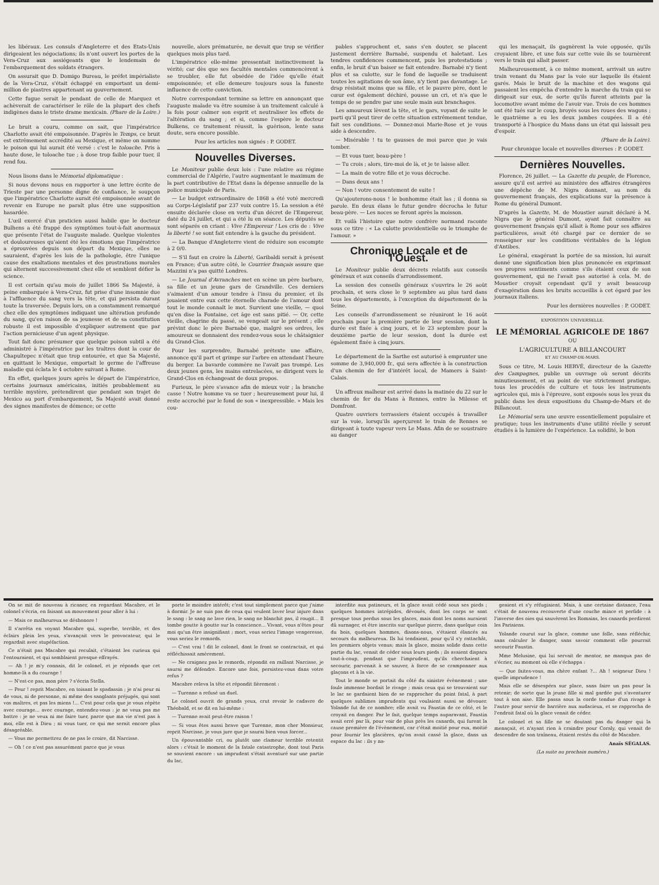les libéraux. Les consuls d'Angleterre et des Etats-Unis dirigeaient les négociations; ils n'ont ouvert les portes de la Vera-Cruz aux assiégeants que le lendemain de l'embarquement des soldats étrangers.
On assurait que D. Domigo Bureau, le préfet impérialiste de la Vera-Cruz, s'était échappé en emportant un demi-million de piastres appartenant au gouvernement.
Cette fugue serait le pendant de celle de Marquez et achèverait de caractériser le rôle de la plupart des chefs indigènes dans le triste drame mexicain. (Phare de la Loire.)
Le bruit a couru, comme on sait, que l'impératrice Charlotte avait été empoisonnée. D'après le Temps, ce bruit est extrêmement accrédité au Mexique, et même on nomme le poison qui lui aurait été versé : c'est le tolоache. Pris à haute dose, le toloache tue ; à dose trop faible pour tuer, il rend fou.
Nous lisons dans le Mémorial diplomatique :
Si nous devons nous en rapporter à une lettre écrite de Trieste par une personne digne de confiance, le soupçon que l'impératrice Charlotte aurait été empoisonnée avant de revenir en Europe ne paraît plus être une supposition hasardée.
L'œil exercé d'un praticien aussi habile que le docteur Bulhens a été frappé des symptômes tout-à-fait anormaux que présente l'état de l'auguste malade. Quelque violentes et douloureuses qu'aient été les émotions que l'impératrice a éprouvées depuis son départ du Mexique, elles ne sauraient, d'après les lois de la pathologie, être l'unique cause des exaltations mentales et des prostrations morales qui alternent successivement chez elle et semblent défier la science.
Il est certain qu'au mois de juillet 1866 Sa Majesté, à peine embarquée à Vera-Cruz, fut prise d'une insomnie due à l'affluence du sang vers la tête, et qui persista durant toute la traversée. Depuis lors, on a constamment remarqué chez elle des symptômes indiquant une altération profonde du sang, qu'en raison de sa jeunesse et de sa constitution robuste il est impossible d'expliquer autrement que par l'action pernicieuse d'un agent physique.
Tout fait donc présumer que quelque poison subtil a été administré à l'impératrice par les traîtres dont la cour de Chapultepec n'était que trop entourée, et que Sa Majesté, en quittant le Mexique, emportait le germe de l'affreuse maladie qui éclata le 4 octobre suivant à Rome.
En effet, quelques jours après le départ de l'impératrice, certains journaux américains, initiés probablement au terrible mystère, prétendirent que pendant son trajet de Mexico au port d'embarquement, Sa Majesté avait donné des signes manifestes de démence; or cette
nouvelle, alors prématurée, ne devait que trop se vérifier quelques mois plus tard.
L'impératrice elle-même pressentait instinctivement la vérité; car dès que ses facultés mentales commencèrent à se troubler, elle fut obsédée de l'idée qu'elle était empoisonnée; et elle demeure toujours sous la funeste influence de cette conviction.
Notre correspondant termine sa lettre en annonçant que l'auguste malade va être soumise à un traitement calculé à la fois pour calmer son esprit et neutraliser les effets de l'altération du sang ; et si, comme l'espère le docteur Bulkens, ce traitement réussit, la guérison, lente sans doute, sera encore possible.
Pour les articles non signés : P. GODET.
Nouvelles Diverses.
Le Moniteur publie deux lois : l'une relative au régime commercial de l'Algérie, l'autre augmentant le maximum de la part contributive de l'Etat dans la dépense annuelle de la police municipale de Paris.
— Le budget extraordinaire de 1868 a été voté mercredi au Corps-Législatif par 237 voix contre 15. La session a été ensuite déclarée close en vertu d'un décret de l'Empereur, daté du 24 juillet, et qui a été lu en séance. Les députés se sont séparés en criant : Vive l'Empereur ! Les cris de : Vive la liberté ! se sont fait entendre à la gauche du président.
— La Banque d'Angleterre vient de réduire son escompte à 2 0/0.
— S'il faut en croire la Liberté, Garibaldi serait à présent en France; d'un autre côté, le Courrier français assure que Mazzini n'a pas quitté Londres.
— Le Journal d'Avranches met en scène un père barbare, sa fille et un jeune gars de Grandville. Ces derniers s'aimaient d'un amour tendre à l'insu du premier, et ils jouaient entre eux cette éternelle charade de l'amour dont tout le monde connaît le mot. Survient une vieille, — quoi qu'en dise la Fontaine, cet âge est sans pitié. — Or, cette vieille, chagrine du passé, se vengeait sur le présent ; elle prévint donc le père Barnabé que, malgré ses ordres, les amoureux se donnaient des rendez-vous sous le châtaignier du Grand-Clos.
Pour les surprendre, Barnabé prétexte une affaire, annonce qu'il part et grimpe sur l'arbre en attendant l'heure du berger. La bavarde commère ne l'avait pas trompé. Les deux jeunes gens, les mains entrelacées, se dirigent vers le Grand-Clos en échangeant de doux propos.
Furieux, le père s'avance afin de mieux voir ; la branche casse ! Notre homme va se tuer ; heureusement pour lui, il reste accroché par le fond de son « inexpressible. » Mais les cou-
pables s'approchent et, sans s'en douter, se placent justement derrière Barnabé, suspendu et haletant. Les tendres confidences commencent, puis les protestations ; enfin, le bruit d'un baiser se fait entendre. Barnabé n'y tient plus et sa culotte, sur le fond de laquelle se traduisent toutes les agitations de son âme, n'y tient pas davantage. Le drap résistait moins que sa fille, et le pauvre père, dont le cœur est également déchiré, pousse un cri, et n'a que le temps de se pendre par une seule main aux branchages.
Les amoureux lèvent la tête, et le gars, voyant de suite le parti qu'il peut tirer de cette situation extrêmement tendue, fait ses conditions. — Donnez-moi Marie-Rose et je vous aide à descendre.
— Misérable ! tu te gausses de moi parce que je vais tomber.
— Et vous tuer, beau-père !
— Tu crois ; alors, tire-moi de là, et je te laisse aller.
— La main de votre fille et je vous décroche.
— Dans deux ans !
— Non ! votre consentement de suite !
Qu'ajouterons-nous ! le bonhomme était las ; il donna sa parole. En deux élans le futur gendre décrocha le futur beau-père. — Les noces se feront après la moisson.
Et voilà l'histoire que notre confrère normand raconte sous ce titre : « La culotte providentielle ou le triomphe de l'amour. »
Chronique Locale et de l'Ouest.
Le Moniteur publie deux décrets relatifs aux conseils généraux et aux conseils d'arrondissement.
La session des conseils généraux s'ouvrira le 26 août prochain, et sera close le 9 septembre au plus tard dans tous les départements, à l'exception du département de la Seine.
Les conseils d'arrondissement se réuniront le 16 août prochain pour la première partie de leur session, dont la durée est fixée à cinq jours, et le 23 septembre pour la deuxième partie de leur session, dont la durée est également fixée à cinq jours.
Le département de la Sarthe est autorisé à emprunter une somme de 3,940,000 fr., qui sera affectée à la construction d'un chemin de fer d'intérêt local, de Mamers à Saint-Calais.
Un affreux malheur est arrivé dans la matinée du 22 sur le chemin de fer du Mans à Rennes, entre la Milesse et Domfront.
Quatre ouvriers terrassiers étaient occupés à travailler sur la voie, lorsqu'ils aperçurent le train de Rennes se dirigeant à toute vapeur vers Le Mans. Afin de se soustraire au danger
qui les menaçait, ils gagnèrent la voie opposée, qu'ils croyaient libre, et une fois sur cette voie ils se tournèrent vers le train qui allait passer.
Malheureusement, à ce même moment, arrivait un autre train venant du Mans par la voie sur laquelle ils étaient garés. Mais le bruit de la machine et des wagons qui passaient les empêcha d'entendre la marche du train qui se dirigeait sur eux, de sorte qu'ils furent atteints par la locomotive avant même de l'avoir vue. Trois de ces hommes ont été tués sur le coup, broyés sous les roues des wagons ; le quatrième a eu les deux jambes coupées. Il a été transporté à l'hospice du Mans dans un état qui laissait peu d'espoir.
(Phare de la Loire).
Pour chronique locale et nouvelles diverses : P. GODET.
Dernières Nouvelles.
Florence, 26 juillet. — La Gazette du peuple, de Florence, assure qu'il est arrivé au ministère des affaires étrangères une dépêche de M. Nigra donnant, au nom du gouvernement français, des explications sur la présence à Rome du général Dumont.
D'après la Gazette, M. de Moustier aurait déclaré à M. Nigra que le général Dumont, ayant fait connaître au gouvernement français qu'il allait à Rome pour ses affaires particulières, avait été chargé par ce dernier de se renseigner sur les conditions véritables de la légion d'Antibes.
Le général, exagérant la portée de sa mission, lui aurait donné une signification bien plus prononcée en exprimant ses propres sentiments comme s'ils étaient ceux de son gouvernement, qui ne l'avait pas autorisé à cela. M. de Moustier croyait cependant qu'il y avait beaucoup d'exagération dans les bruits accueillis à cet égard par les journaux italiens.
Pour les dernières nouvelles : P. GODET.
EXPOSITION UNIVERSELLE.
LE MÉMORIAL AGRICOLE DE 1867
OU
L'AGRICULTURE A BILLANCOURT
ET AU CHAMP-DE-MARS.
Sous ce titre, M. Louis HERVÉ, directeur de la Gazette des Campagnes, publie un ouvrage où seront décrits minutieusement, et au point de vue strictement pratique, tous les procédés de culture et tous les instruments agricoles qui, mis à l'épreuve, sont exposés sous les yeux du public dans les deux expositions du Champ-de-Mars et de Billancout.
Le Mémorial sera une œuvre essentiellement populaire et pratique; tous les instruments d'une utilité réelle y seront étudiés à la lumière de l'expérience. La solidité, le bon
On se mit de nouveau à ricaner, en regardant Macabre, et le colonel s'écria, en faisant un mouvement pour aller à lui :
— Mais ce malheureux se déshonore !
Il s'arrêta en voyant Macabre qui, superbe, terrible, et des éclairs plein les yeux, s'avançait vers le provocateur, qui le regardait avec stupéfaction.
Ce n'était pas Macabre qui reculait, c'étaient les curieux qui l'entouraient, et qui semblaient presque effrayés.
— Ah ! je m'y connais, dit le colonel, et je réponds que cet homme-là a du courage !
— N'est-ce pas, mon père ? s'écria Stella.
— Peur ! reprit Macabre, en toisant le spadassin ; je n'ai peur ni de vous, ni de personne, ni même des sanglants préjugés, qui sont vos maîtres, et pas les miens !... C'est pour cela que je vous répète avec courage... avec courage, entendez-vous : je ne veux pas me battre : je ne veux ni me faire tuer, parce que ma vie n'est pas à moi, elle est à Dieu ; ni vous tuer, ce qui me serait encore plus désagréable.
— Vous me permettrez de ne pas le croire, dit Narcisse.
— Oh ! ce n'est pas assurément parce que je vous
porte le moindre intérêt; c'est tout simplement parce que j'aime à dormir. Je ne suis pas de ceux qui veulent laver leur injure dans le sang : le sang ne lave rien, le sang ne blanchit pas, il rougit... Il tombe goutte à goutte sur la conscience... Vivant, vous n'êtes pour moi qu'un être insignifiant ; mort, vous seriez l'image vengeresse, vous seriez le remords.
— C'est vrai ! dit le colonel, dont le front se contractait, et qui réfléchissait amèrement.
— Ne craignez pas le remords, répondit en raillant Narcisse, je saurai me défendre. Encore une fois, persistez-vous dans votre refus ?
Macabre releva la tête et répondit fièrement :
— Turenne a refusé un duel.
Le colonel ouvrit de grands yeux, crut revoir le cadavre de Théobald, et se dit en lui-même :
— Turenne avait peut-être raison !
— Si vous êtes aussi brave que Turenne, mon cher Monsieur, reprit Narcisse, je vous jure que je saurai bien vous forcer...
Un épouvantable cri, ou plutôt une clameur terrible retentit alors : c'était le moment de la fatale catastrophe, dont tout Paris se souvient encore : un imprudent s'était aventuré sur une partie du lac,
interdite aux patineurs, et la glace avait cédé sous ses pieds ; quelques hommes intrépides, dévoués, dont les corps se sont presque tous perdus sous les glaces, mais dont les noms auraient dû surnager, et être inscrits sur quelque pierre, dans quelque coin du bois, quelques hommes, disons-nous, s'étaient élancés au secours du malheureux. Ils lui tendaient, pour qu'il s'y rattachât, les premiers objets venus; mais la glace, moins solide dans cette partie du lac, venait de céder sous leurs pieds ; ils avaient disparu tout-à-coup, pendant que l'imprudent, qu'ils cherchaient à secourir, parvenait à se sauver, à force de se cramponner aux glaçons et à la vie.
Tout le monde se portait du côté du sinistre évènement ; une foule immense bordait le rivage ; mais ceux qui se trouvaient sur le lac se gardaient bien de se rapprocher du point fatal, à part quelques sublimes imprudents qui voulaient aussi se dévouer. Yolande fut de ce nombre; elle avait vu Faustin de ce côté, et le croyait en danger. Par le fait, quelque temps auparavant, Faustin avait erré par là, pour voir de plus près les canards, qui furent la cause première de l'évènement, car c'était moitié pour eux, moitié pour fournir les glacières, qu'on avait cassé la glace, dans un espace du lac : ils y na-
geaient et s'y réfugiaient. Mais, à une certaine distance, l'eau s'était de nouveau recouverte d'une couche mince et perfide : à l'inverse des oies qui sauvèrent les Romains, les canards perdirent les Parisiens.
Yolande courut sur la glace, comme une folle, sans réfléchir, sans calculer le danger, sans savoir comment elle pourrait secourir Faustin.
Mme Melusine, qui lui servait de mentor, ne manqua pas de s'écrier, au moment où elle s'échappa :
— Que faites-vous, ma chère enfant ?... Ah ! seigneur Dieu ! quelle imprudence !
Mais elle se désespéra sur place, sans faire un pas pour la retenir; de sorte que la jeune fille si mal gardée put s'aventurer tout à son aise. Elle passa sous la corde tendue d'un rivage à l'autre pour servir de barrière aux audacieux, et se rapprocha de l'endroit fatal où la glace venait de céder.
Le colonel et sa fille ne se doutant pas du danger qui la menaçait, et n'ayant rien à craindre pour Coraly, qui venait de descendre de son traîneau, étaient restés du côté de Macabre.
Anaïs SÉGALAS.
(La suite au prochain numéro.)